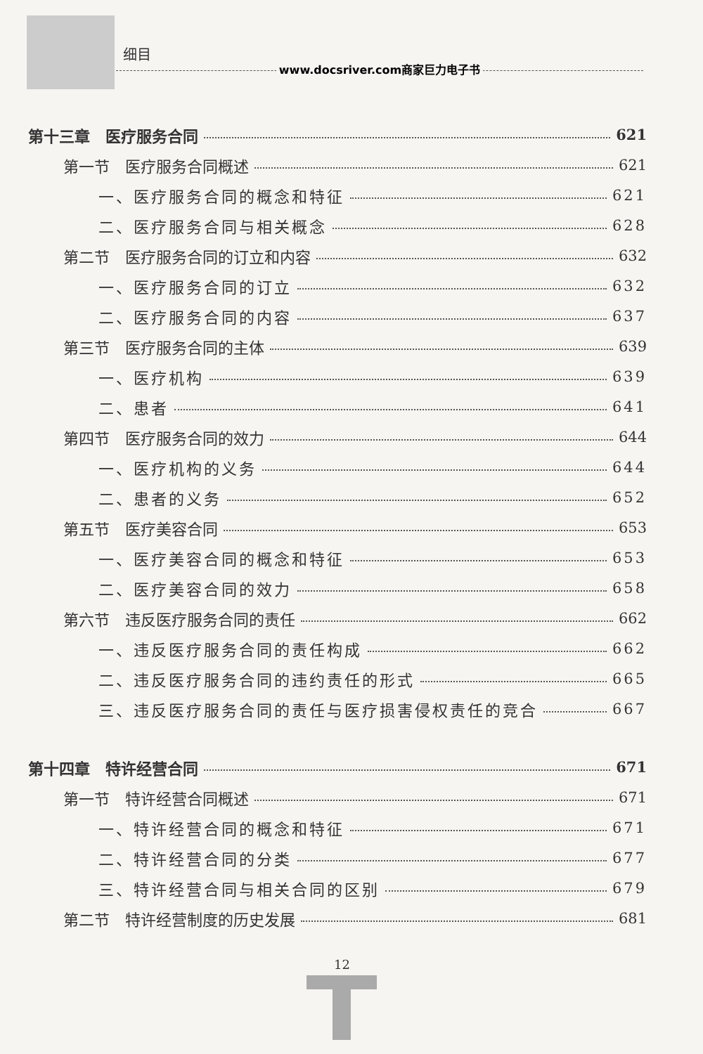细目
www.docsriver.com商家巨力电子书
第十三章　医疗服务合同 621
第一节　医疗服务合同概述 621
一、医疗服务合同的概念和特征 621
二、医疗服务合同与相关概念 628
第二节　医疗服务合同的订立和内容 632
一、医疗服务合同的订立 632
二、医疗服务合同的内容 637
第三节　医疗服务合同的主体 639
一、医疗机构 639
二、患者 641
第四节　医疗服务合同的效力 644
一、医疗机构的义务 644
二、患者的义务 652
第五节　医疗美容合同 653
一、医疗美容合同的概念和特征 653
二、医疗美容合同的效力 658
第六节　违反医疗服务合同的责任 662
一、违反医疗服务合同的责任构成 662
二、违反医疗服务合同的违约责任的形式 665
三、违反医疗服务合同的责任与医疗损害侵权责任的竞合 667
第十四章　特许经营合同 671
第一节　特许经营合同概述 671
一、特许经营合同的概念和特征 671
二、特许经营合同的分类 677
三、特许经营合同与相关合同的区别 679
第二节　特许经营制度的历史发展 681
12